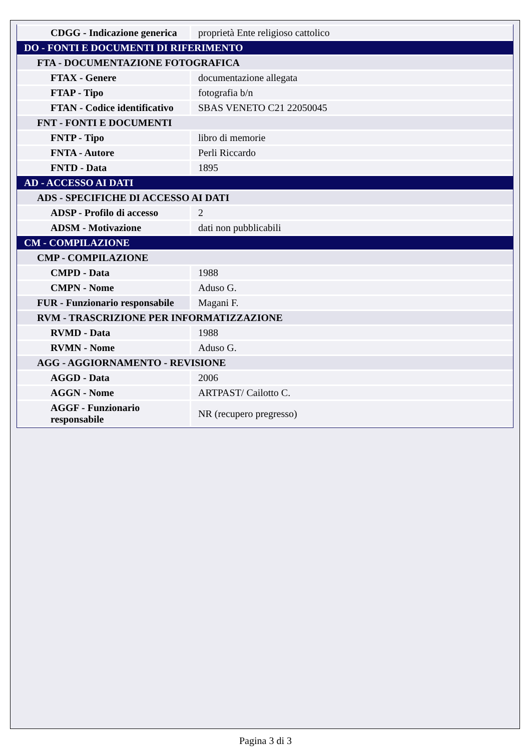| CDGG - Indicazione generica | proprietà Ente religioso cattolico |
| DO - FONTI E DOCUMENTI DI RIFERIMENTO | |
| FTA - DOCUMENTAZIONE FOTOGRAFICA | |
| FTAX - Genere | documentazione allegata |
| FTAP - Tipo | fotografia b/n |
| FTAN - Codice identificativo | SBAS VENETO C21 22050045 |
| FNT - FONTI E DOCUMENTI | |
| FNTP - Tipo | libro di memorie |
| FNTA - Autore | Perli Riccardo |
| FNTD - Data | 1895 |
| AD - ACCESSO AI DATI | |
| ADS - SPECIFICHE DI ACCESSO AI DATI | |
| ADSP - Profilo di accesso | 2 |
| ADSM - Motivazione | dati non pubblicabili |
| CM - COMPILAZIONE | |
| CMP - COMPILAZIONE | |
| CMPD - Data | 1988 |
| CMPN - Nome | Aduso G. |
| FUR - Funzionario responsabile | Magani F. |
| RVM - TRASCRIZIONE PER INFORMATIZZAZIONE | |
| RVMD - Data | 1988 |
| RVMN - Nome | Aduso G. |
| AGG - AGGIORNAMENTO - REVISIONE | |
| AGGD - Data | 2006 |
| AGGN - Nome | ARTPAST/ Cailotto C. |
| AGGF - Funzionario responsabile | NR (recupero pregresso) |
Pagina 3 di 3